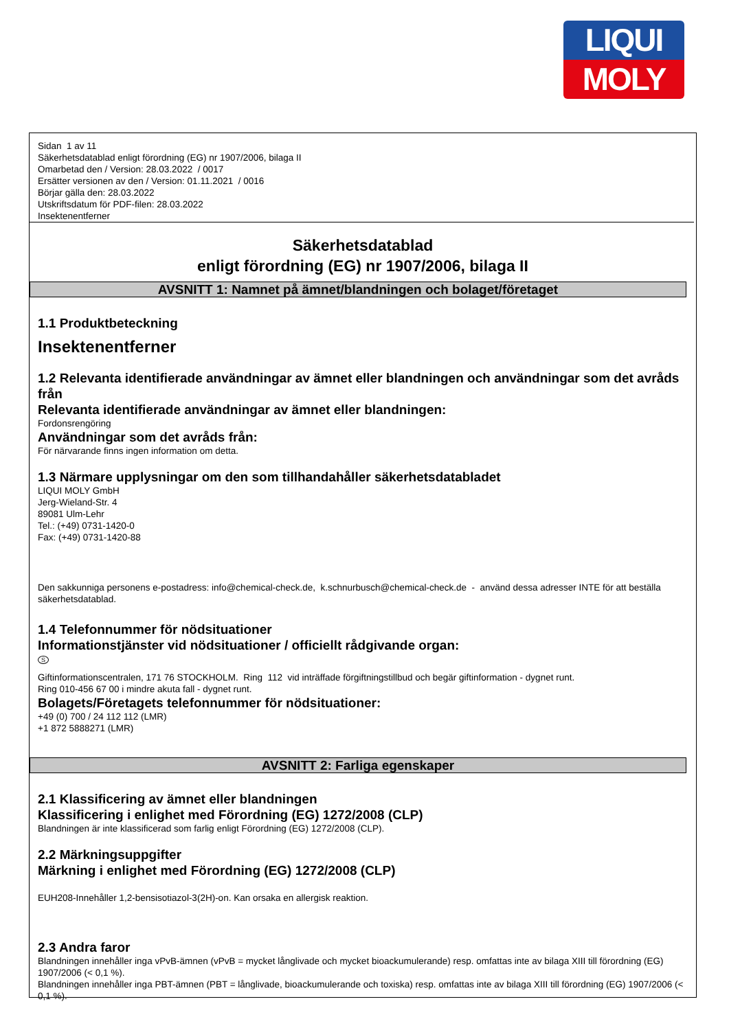LIQUI
MOLY
Sidan 1 av 11
Säkerhetsdatablad enligt förordning (EG) nr 1907/2006, bilaga II
Omarbetad den / Version: 28.03.2022 / 0017
Ersätter versionen av den / Version: 01.11.2021 / 0016
Börjar gälla den: 28.03.2022
Utskriftsdatum för PDF-filen: 28.03.2022
Insektenentferner
Säkerhetsdatablad
enligt förordning (EG) nr 1907/2006, bilaga II
AVSNITT 1: Namnet på ämnet/blandningen och bolaget/företaget
1.1 Produktbeteckning
Insektenentferner
1.2 Relevanta identifierade användningar av ämnet eller blandningen och användningar som det avråds från
Relevanta identifierade användningar av ämnet eller blandningen:
Fordonsrengöring
Användningar som det avråds från:
För närvarande finns ingen information om detta.
1.3 Närmare upplysningar om den som tillhandahåller säkerhetsdatabladet
LIQUI MOLY GmbH
Jerg-Wieland-Str. 4
89081 Ulm-Lehr
Tel.: (+49) 0731-1420-0
Fax: (+49) 0731-1420-88
Den sakkunniga personens e-postadress: info@chemical-check.de, k.schnurbusch@chemical-check.de - använd dessa adresser INTE för att beställa säkerhetsdatablad.
1.4 Telefonnummer för nödsituationer
Informationstjänster vid nödsituationer / officiellt rådgivande organ:
S
Giftinformationscentralen, 171 76 STOCKHOLM. Ring 112 vid inträffade förgiftningstillbud och begär giftinformation - dygnet runt.
Ring 010-456 67 00 i mindre akuta fall - dygnet runt.
Bolagets/Företagets telefonnummer för nödsituationer:
+49 (0) 700 / 24 112 112 (LMR)
+1 872 5888271 (LMR)
AVSNITT 2: Farliga egenskaper
2.1 Klassificering av ämnet eller blandningen
Klassificering i enlighet med Förordning (EG) 1272/2008 (CLP)
Blandningen är inte klassificerad som farlig enligt Förordning (EG) 1272/2008 (CLP).
2.2 Märkningsuppgifter
Märkning i enlighet med Förordning (EG) 1272/2008 (CLP)
EUH208-Innehåller 1,2-bensisotiazol-3(2H)-on. Kan orsaka en allergisk reaktion.
2.3 Andra faror
Blandningen innehåller inga vPvB-ämnen (vPvB = mycket långlivade och mycket bioackumulerande) resp. omfattas inte av bilaga XIII till förordning (EG) 1907/2006 (< 0,1 %).
Blandningen innehåller inga PBT-ämnen (PBT = långlivade, bioackumulerande och toxiska) resp. omfattas inte av bilaga XIII till förordning (EG) 1907/2006 (< 0,1 %).